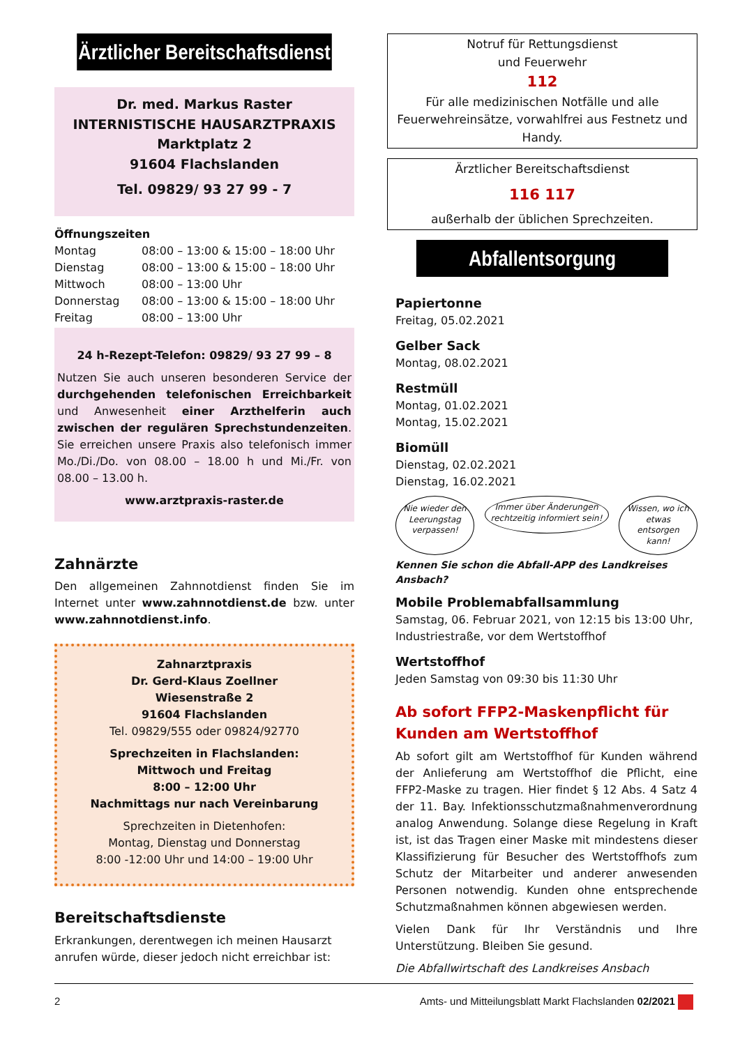Ärztlicher Bereitschaftsdienst
Dr. med. Markus Raster
INTERNISTISCHE HAUSARZTPRAXIS
Marktplatz 2
91604 Flachslanden
Tel. 09829/ 93 27 99 - 7
Öffnungszeiten
| Montag | 08:00 – 13:00 & 15:00 – 18:00 Uhr |
| Dienstag | 08:00 – 13:00 & 15:00 – 18:00 Uhr |
| Mittwoch | 08:00 – 13:00 Uhr |
| Donnerstag | 08:00 – 13:00 & 15:00 – 18:00 Uhr |
| Freitag | 08:00 – 13:00 Uhr |
24 h-Rezept-Telefon: 09829/ 93 27 99 – 8
Nutzen Sie auch unseren besonderen Service der durchgehenden telefonischen Erreichbarkeit und Anwesenheit einer Arzthelferin auch zwischen der regulären Sprechstundenzeiten. Sie erreichen unsere Praxis also telefonisch immer Mo./Di./Do. von 08.00 – 18.00 h und Mi./Fr. von 08.00 – 13.00 h.
www.arztpraxis-raster.de
Zahnärzte
Den allgemeinen Zahnnotdienst finden Sie im Internet unter www.zahnnotdienst.de bzw. unter www.zahnnotdienst.info.
Zahnarztpraxis
Dr. Gerd-Klaus Zoellner
Wiesenstraße 2
91604 Flachslanden
Tel. 09829/555 oder 09824/92770
Sprechzeiten in Flachslanden:
Mittwoch und Freitag
8:00 – 12:00 Uhr
Nachmittags nur nach Vereinbarung
Sprechzeiten in Dietenhofen:
Montag, Dienstag und Donnerstag
8:00 -12:00 Uhr und 14:00 – 19:00 Uhr
Bereitschaftsdienste
Erkrankungen, derentwegen ich meinen Hausarzt anrufen würde, dieser jedoch nicht erreichbar ist:
Notruf für Rettungsdienst
und Feuerwehr
112
Für alle medizinischen Notfälle und alle Feuerwehreinsätze, vorwahlfrei aus Festnetz und Handy.
Ärztlicher Bereitschaftsdienst
116 117
außerhalb der üblichen Sprechzeiten.
Abfallentsorgung
Papiertonne
Freitag, 05.02.2021
Gelber Sack
Montag, 08.02.2021
Restmüll
Montag, 01.02.2021
Montag, 15.02.2021
Biomüll
Dienstag, 02.02.2021
Dienstag, 16.02.2021
Nie wieder den Leerungstag verpassen!
Immer über Änderungen rechtzeitig informiert sein!
Wissen, wo ich etwas entsorgen kann!
Kennen Sie schon die Abfall-APP des Landkreises Ansbach?
Mobile Problemabfallsammlung
Samstag, 06. Februar 2021, von 12:15 bis 13:00 Uhr, Industriestraße, vor dem Wertstoffhof
Wertstoffhof
Jeden Samstag von 09:30 bis 11:30 Uhr
Ab sofort FFP2-Maskenpflicht für Kunden am Wertstoffhof
Ab sofort gilt am Wertstoffhof für Kunden während der Anlieferung am Wertstoffhof die Pflicht, eine FFP2-Maske zu tragen. Hier findet § 12 Abs. 4 Satz 4 der 11. Bay. Infektionsschutzmaßnahmenverordnung analog Anwendung. Solange diese Regelung in Kraft ist, ist das Tragen einer Maske mit mindestens dieser Klassifizierung für Besucher des Wertstoffhofs zum Schutz der Mitarbeiter und anderer anwesenden Personen notwendig. Kunden ohne entsprechende Schutzmaßnahmen können abgewiesen werden.
Vielen Dank für Ihr Verständnis und Ihre Unterstützung. Bleiben Sie gesund.
Die Abfallwirtschaft des Landkreises Ansbach
2 Amts- und Mitteilungsblatt Markt Flachslanden 02/2021